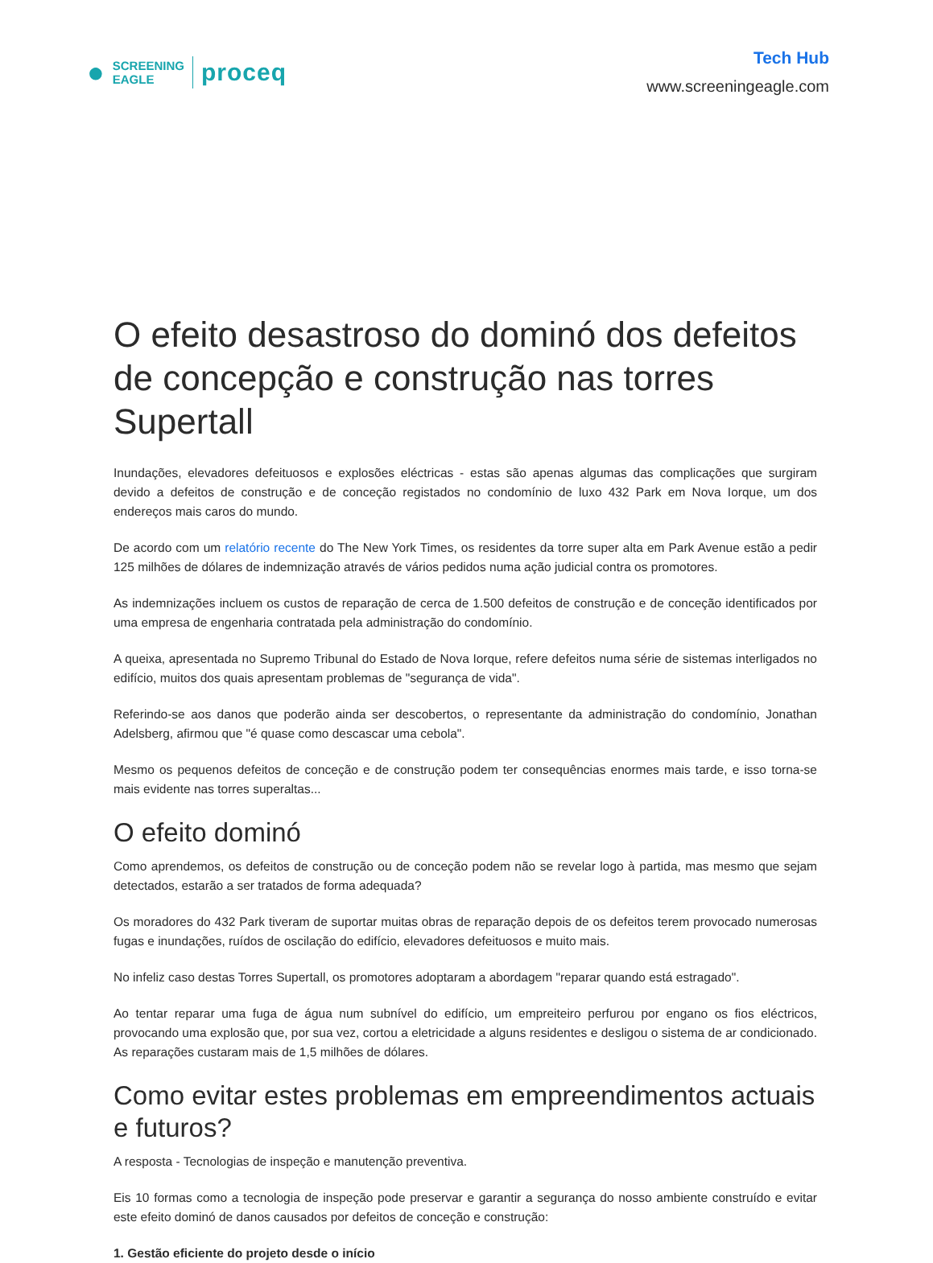●
SCREENING
EAGLE
proceq
Tech Hub
www.screeningeagle.com
O efeito desastroso do dominó dos defeitos de concepção e construção nas torres Supertall
Inundações, elevadores defeituosos e explosões eléctricas - estas são apenas algumas das complicações que surgiram devido a defeitos de construção e de conceção registados no condomínio de luxo 432 Park em Nova Iorque, um dos endereços mais caros do mundo.
De acordo com um relatório recente do The New York Times, os residentes da torre super alta em Park Avenue estão a pedir 125 milhões de dólares de indemnização através de vários pedidos numa ação judicial contra os promotores.
As indemnizações incluem os custos de reparação de cerca de 1.500 defeitos de construção e de conceção identificados por uma empresa de engenharia contratada pela administração do condomínio.
A queixa, apresentada no Supremo Tribunal do Estado de Nova Iorque, refere defeitos numa série de sistemas interligados no edifício, muitos dos quais apresentam problemas de "segurança de vida".
Referindo-se aos danos que poderão ainda ser descobertos, o representante da administração do condomínio, Jonathan Adelsberg, afirmou que "é quase como descascar uma cebola".
Mesmo os pequenos defeitos de conceção e de construção podem ter consequências enormes mais tarde, e isso torna-se mais evidente nas torres superaltas...
O efeito dominó
Como aprendemos, os defeitos de construção ou de conceção podem não se revelar logo à partida, mas mesmo que sejam detectados, estarão a ser tratados de forma adequada?
Os moradores do 432 Park tiveram de suportar muitas obras de reparação depois de os defeitos terem provocado numerosas fugas e inundações, ruídos de oscilação do edifício, elevadores defeituosos e muito mais.
No infeliz caso destas Torres Supertall, os promotores adoptaram a abordagem "reparar quando está estragado".
Ao tentar reparar uma fuga de água num subnível do edifício, um empreiteiro perfurou por engano os fios eléctricos, provocando uma explosão que, por sua vez, cortou a eletricidade a alguns residentes e desligou o sistema de ar condicionado. As reparações custaram mais de 1,5 milhões de dólares.
Como evitar estes problemas em empreendimentos actuais e futuros?
A resposta - Tecnologias de inspeção e manutenção preventiva.
Eis 10 formas como a tecnologia de inspeção pode preservar e garantir a segurança do nosso ambiente construído e evitar este efeito dominó de danos causados por defeitos de conceção e construção:
1. Gestão eficiente do projeto desde o início